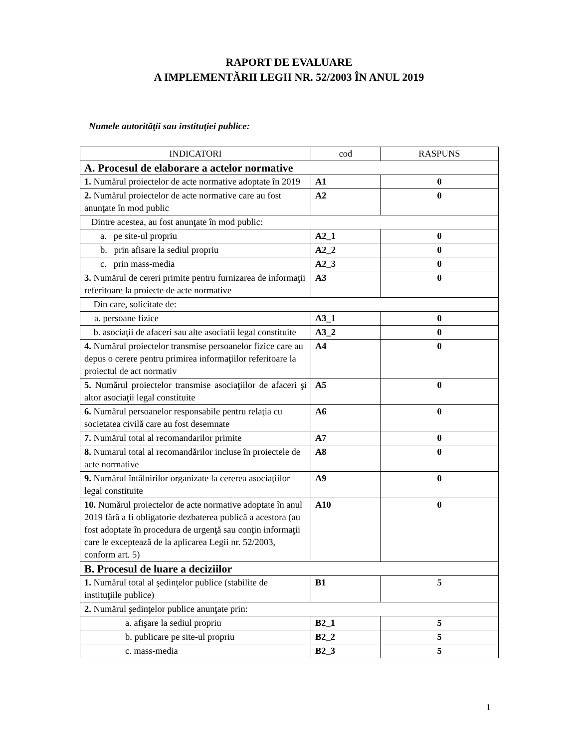RAPORT DE EVALUARE
A IMPLEMENTĂRII LEGII NR. 52/2003 ÎN ANUL 2019
Numele autorităţii sau instituţiei publice:
| INDICATORI | cod | RASPUNS |
| --- | --- | --- |
| A. Procesul de elaborare a actelor normative | | |
| 1. Numărul proiectelor de acte normative adoptate în 2019 | A1 | 0 |
| 2. Numărul proiectelor de acte normative care au fost anunţate în mod public | A2 | 0 |
| Dintre acestea, au fost anunţate în mod public: | | |
| a. pe site-ul propriu | A2_1 | 0 |
| b. prin afisare la sediul propriu | A2_2 | 0 |
| c. prin mass-media | A2_3 | 0 |
| 3. Numărul de cereri primite pentru furnizarea de informaţii referitoare la proiecte de acte normative | A3 | 0 |
| Din care, solicitate de: | | |
| a. persoane fizice | A3_1 | 0 |
| b. asociaţii de afaceri sau alte asociatii legal constituite | A3_2 | 0 |
| 4. Numărul proiectelor transmise persoanelor fizice care au depus o cerere pentru primirea informaţiilor referitoare la proiectul de act normativ | A4 | 0 |
| 5. Numărul proiectelor transmise asociaţiilor de afaceri şi altor asociaţii legal constituite | A5 | 0 |
| 6. Numărul persoanelor responsabile pentru relaţia cu societatea civilă care au fost desemnate | A6 | 0 |
| 7. Numărul total al recomandarilor primite | A7 | 0 |
| 8. Numarul total al recomandărilor incluse în proiectele de acte normative | A8 | 0 |
| 9. Numărul întâlnirilor organizate la cererea asociaţiilor legal constituite | A9 | 0 |
| 10. Numărul proiectelor de acte normative adoptate în anul 2019 fără a fi obligatorie dezbaterea publică a acestora (au fost adoptate în procedura de urgenţă sau conţin informaţii care le exceptează de la aplicarea Legii nr. 52/2003, conform art. 5) | A10 | 0 |
| B. Procesul de luare a deciziilor | | |
| 1. Numărul total al şedinţelor publice (stabilite de instituţiile publice) | B1 | 5 |
| 2. Numărul şedinţelor publice anunţate prin: | | |
| a. afişare la sediul propriu | B2_1 | 5 |
| b. publicare pe site-ul propriu | B2_2 | 5 |
| c. mass-media | B2_3 | 5 |
1